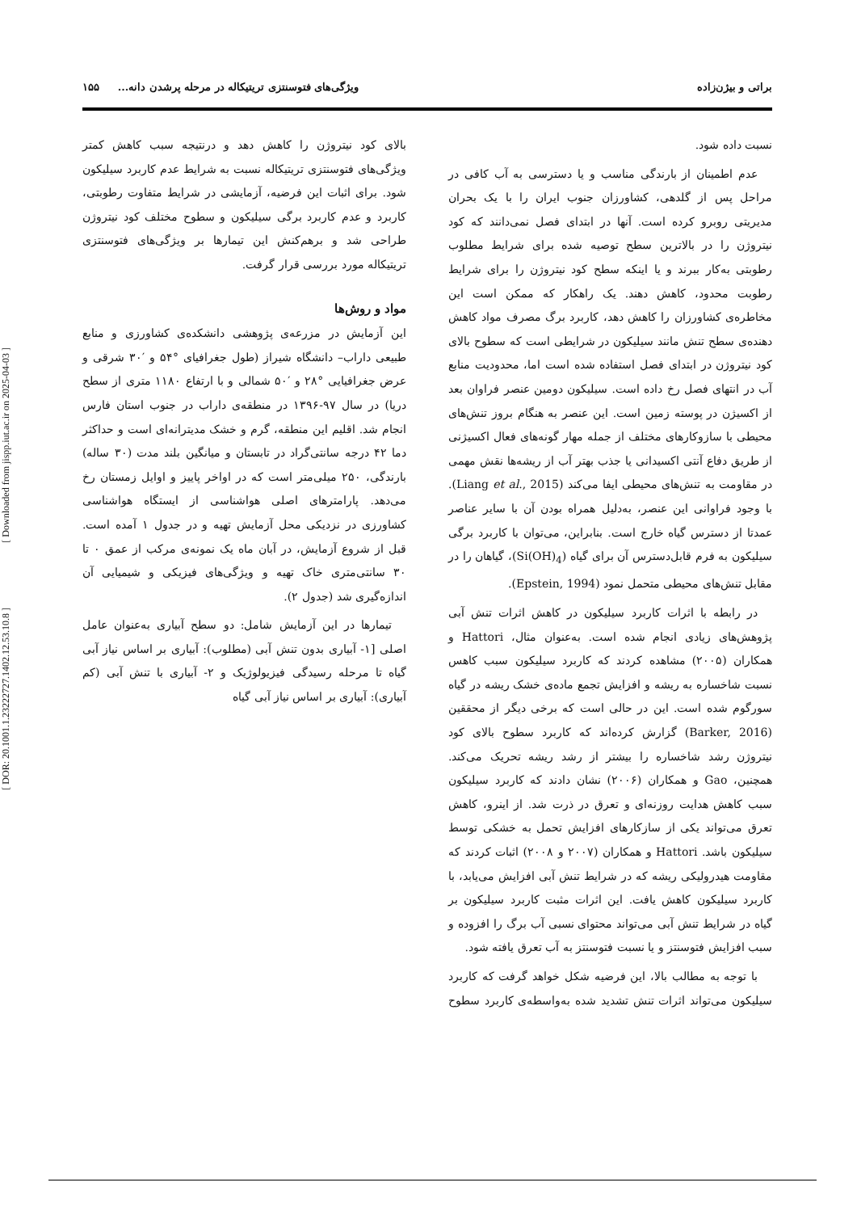[ Downloaded from jispp.iut.ac.ir on 2025-04-03 ]
[ DOR: 20.1001.1.23222727.1402.12.53.10.8 ]
براتی و بیژن‌زاده ویژگی‌های فتوسنتزی تریتیکاله در مرحله پرشدن دانه... ۱۵۵
نسبت داده شود.
عدم اطمینان از بارندگی مناسب و یا دسترسی به آب کافی در مراحل پس از گلدهی، کشاورزان جنوب ایران را با یک بحران مدیریتی روبرو کرده است. آنها در ابتدای فصل نمی‌دانند که کود نیتروژن را در بالاترین سطح توصیه شده برای شرایط مطلوب رطوبتی به‌کار ببرند و یا اینکه سطح کود نیتروژن را برای شرایط رطوبت محدود، کاهش دهند. یک راهکار که ممکن است این مخاطره‌ی کشاورزان را کاهش دهد، کاربرد برگ مصرف مواد کاهش دهنده‌ی سطح تنش مانند سیلیکون در شرایطی است که سطوح بالای کود نیتروژن در ابتدای فصل استفاده شده است اما، محدودیت منابع آب در انتهای فصل رخ داده است. سیلیکون دومین عنصر فراوان بعد از اکسیژن در پوسته زمین است. این عنصر به هنگام بروز تنش‌های محیطی با سازوکارهای مختلف از جمله مهار گونه‌های فعال اکسیژنی از طریق دفاع آنتی اکسیدانی یا جذب بهتر آب از ریشه‌ها نقش مهمی در مقاومت به تنش‌های محیطی ایفا می‌کند (Liang et al., 2015). با وجود فراوانی این عنصر، به‌دلیل همراه بودن آن با سایر عناصر عمدتا از دسترس گیاه خارج است. بنابراین، می‌توان با کاربرد برگی سیلیکون به فرم قابل‌دسترس آن برای گیاه (Si(OH)<sub>4</sub>)، گیاهان را در مقابل تنش‌های محیطی متحمل نمود (Epstein, 1994).
در رابطه با اثرات کاربرد سیلیکون در کاهش اثرات تنش آبی پژوهش‌های زیادی انجام شده است. به‌عنوان مثال، Hattori و همکاران (۲۰۰۵) مشاهده کردند که کاربرد سیلیکون سبب کاهس نسبت شاخساره به ریشه و افزایش تجمع ماده‌ی خشک ریشه در گیاه سورگوم شده است. این در حالی است که برخی دیگر از محققین (Barker, 2016) گزارش کرده‌اند که کاربرد سطوح بالای کود نیتروژن رشد شاخساره را بیشتر از رشد ریشه تحریک می‌کند. همچنین، Gao و همکاران (۲۰۰۶) نشان دادند که کاربرد سیلیکون سبب کاهش هدایت روزنه‌ای و تعرق در ذرت شد. از اینرو، کاهش تعرق می‌تواند یکی از سازکارهای افزایش تحمل به خشکی توسط سیلیکون باشد. Hattori و همکاران (۲۰۰۷ و ۲۰۰۸) اثبات کردند که مقاومت هیدرولیکی ریشه که در شرایط تنش آبی افزایش می‌یابد، با کاربرد سیلیکون کاهش یافت. این اثرات مثبت کاربرد سیلیکون بر گیاه در شرایط تنش آبی می‌تواند محتوای نسبی آب برگ را افزوده و سبب افزایش فتوسنتز و یا نسبت فتوسنتز به آب تعرق یافته شود.
با توجه به مطالب بالا، این فرضیه شکل خواهد گرفت که کاربرد سیلیکون می‌تواند اثرات تنش تشدید شده به‌واسطه‌ی کاربرد سطوح بالای کود نیتروژن را کاهش دهد و درنتیجه سبب کاهش کمتر ویژگی‌های فتوسنتزی تریتیکاله نسبت به شرایط عدم کاربرد سیلیکون شود. برای اثبات این فرضیه، آزمایشی در شرایط متفاوت رطوبتی، کاربرد و عدم کاربرد برگی سیلیکون و سطوح مختلف کود نیتروژن طراحی شد و برهم‌کنش این تیمارها بر ویژگی‌های فتوسنتزی تریتیکاله مورد بررسی قرار گرفت.
مواد و روش‌ها
این آزمایش در مزرعه‌ی پژوهشی دانشکده‌ی کشاورزی و منابع طبیعی داراب– دانشگاه شیراز (طول جغرافیای °۵۴ و ′۳۰ شرقی و عرض جغرافیایی °۲۸ و ′۵۰ شمالی و با ارتفاع ۱۱۸۰ متری از سطح دریا) در سال ۹۷-۱۳۹۶ در منطقه‌ی داراب در جنوب استان فارس انجام شد. اقلیم این منطقه، گرم و خشک مدیترانه‌ای است و حداکثر دما ۴۲ درجه سانتی‌گراد در تابستان و میانگین بلند مدت (۳۰ ساله) بارندگی، ۲۵۰ میلی‌متر است که در اواخر پاییز و اوایل زمستان رخ می‌دهد. پارامترهای اصلی هواشناسی از ایستگاه هواشناسی کشاورزی در نزدیکی محل آزمایش تهیه و در جدول ۱ آمده است. قبل از شروع آزمایش، در آبان ماه یک نمونه‌ی مرکب از عمق ۰ تا ۳۰ سانتی‌متری خاک تهیه و ویژگی‌های فیزیکی و شیمیایی آن اندازه‌گیری شد (جدول ۲).
تیمارها در این آزمایش شامل: دو سطح آبیاری به‌عنوان عامل اصلی [۱- آبیاری بدون تنش آبی (مطلوب): آبیاری بر اساس نیاز آبی گیاه تا مرحله رسیدگی فیزیولوژیک و ۲- آبیاری با تنش آبی (کم آبیاری): آبیاری بر اساس نیاز آبی گیاه